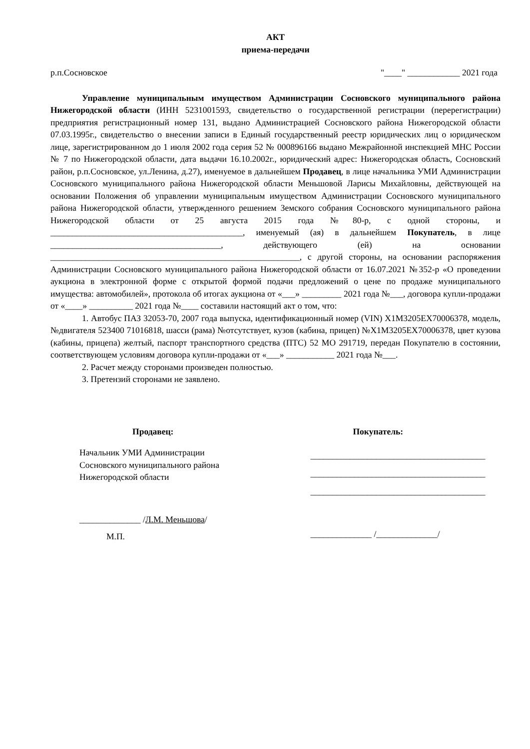АКТ
приема-передачи
р.п.Сосновское "____" ____________ 2021 года
Управление муниципальным имуществом Администрации Сосновского муниципального района Нижегородской области (ИНН 5231001593, свидетельство о государственной регистрации (перерегистрации) предприятия регистрационный номер 131, выдано Администрацией Сосновского района Нижегородской области 07.03.1995г., свидетельство о внесении записи в Единый государственный реестр юридических лиц о юридическом лице, зарегистрированном до 1 июля 2002 года серия 52 № 000896166 выдано Межрайонной инспекцией МНС России № 7 по Нижегородской области, дата выдачи 16.10.2002г., юридический адрес: Нижегородская область, Сосновский район, р.п.Сосновское, ул.Ленина, д.27), именуемое в дальнейшем Продавец, в лице начальника УМИ Администрации Сосновского муниципального района Нижегородской области Меньшовой Ларисы Михайловны, действующей на основании Положения об управлении муниципальным имуществом Администрации Сосновского муниципального района Нижегородской области, утвержденного решением Земского собрания Сосновского муниципального района Нижегородской области от 25 августа 2015 года №80-р, с одной стороны, и ____________________________________________, именуемый (ая) в дальнейшем Покупатель, в лице _______________________________________, действующего (ей) на основании _________________________________________________________, с другой стороны, на основании распоряжения Администрации Сосновского муниципального района Нижегородской области от 16.07.2021 №352-р «О проведении аукциона в электронной форме с открытой формой подачи предложений о цене по продаже муниципального имущества: автомобилей», протокола об итогах аукциона от «___» _________ 2021 года №___, договора купли-продажи от «____» __________ 2021 года №____ составили настоящий акт о том, что:
1. Автобус ПАЗ 32053-70, 2007 года выпуска, идентификационный номер (VIN) X1M3205EX70006378, модель, №двигателя 523400 71016818, шасси (рама) №отсутствует, кузов (кабина, прицеп) №X1M3205EX70006378, цвет кузова (кабины, прицепа) желтый, паспорт транспортного средства (ПТС) 52 МО 291719, передан Покупателю в состоянии, соответствующем условиям договора купли-продажи от «___» ___________ 2021 года №___.
2. Расчет между сторонами произведен полностью.
3. Претензий сторонами не заявлено.
Продавец:
Начальник УМИ Администрации
Сосновского муниципального района
Нижегородской области
______________ /Л.М. Меньшова/
М.П.
Покупатель:
________________________________________
________________________________________
________________________________________
______________ /______________/